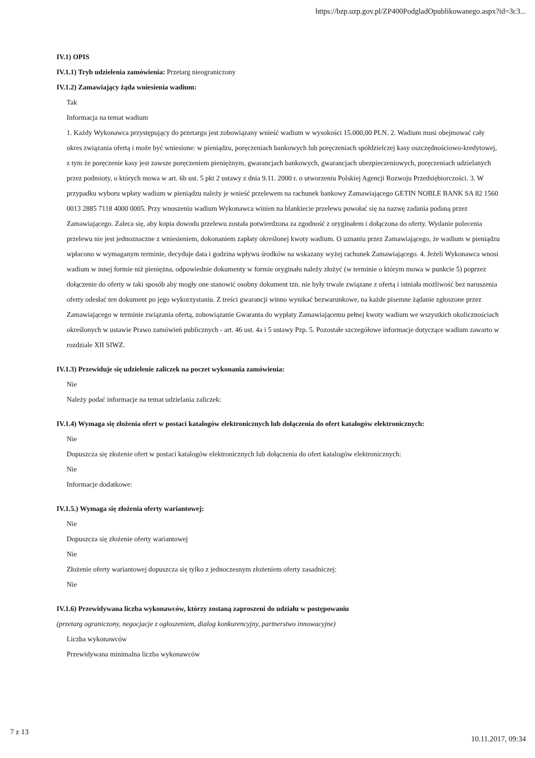https://bzp.uzp.gov.pl/ZP400PodgladOpublikowanego.aspx?id=3c3...
IV.1) OPIS
IV.1.1) Tryb udzielenia zamówienia: Przetarg nieograniczony
IV.1.2) Zamawiający żąda wniesienia wadium:
Tak
Informacja na temat wadium
1. Każdy Wykonawca przystępujący do przetargu jest zobowiązany wnieść wadium w wysokości 15.000,00 PLN. 2. Wadium musi obejmować cały okres związania ofertą i może być wniesione: w pieniądzu, poręczeniach bankowych lub poręczeniach spółdzielczej kasy oszczędnościowo-kredytowej, z tym że poręczenie kasy jest zawsze poręczeniem pieniężnym, gwarancjach bankowych, gwarancjach ubezpieczeniowych, poręczeniach udzielanych przez podmioty, o których mowa w art. 6b ust. 5 pkt 2 ustawy z dnia 9.11. 2000 r. o utworzeniu Polskiej Agencji Rozwoju Przedsiębiorczości. 3. W przypadku wyboru wpłaty wadium w pieniądzu należy je wnieść przelewem na rachunek bankowy Zamawiającego GETIN NOBLE BANK SA 82 1560 0013 2885 7118 4000 0005. Przy wnoszeniu wadium Wykonawca winien na blankiecie przelewu powołać się na nazwę zadania podaną przez Zamawiającego. Zaleca się, aby kopia dowodu przelewu została potwierdzona za zgodność z oryginałem i dołączona do oferty. Wydanie polecenia przelewu nie jest jednoznaczne z wniesieniem, dokonaniem zapłaty określonej kwoty wadium. O uznaniu przez Zamawiającego, że wadium w pieniądzu wpłacono w wymaganym terminie, decyduje data i godzina wpływu środków na wskazany wyżej rachunek Zamawiającego. 4. Jeżeli Wykonawca wnosi wadium w innej formie niż pieniężna, odpowiednie dokumenty w formie oryginału należy złożyć (w terminie o którym mowa w punkcie 5) poprzez dołączenie do oferty w taki sposób aby mogły one stanowić osobny dokument tzn. nie były trwale związane z ofertą i istniała możliwość bez naruszenia oferty odesłać ten dokument po jego wykorzystaniu. Z treści gwarancji winno wynikać bezwarunkowe, na każde pisemne żądanie zgłoszone przez Zamawiającego w terminie związania ofertą, zobowiązanie Gwaranta do wypłaty Zamawiającemu pełnej kwoty wadium we wszystkich okolicznościach określonych w ustawie Prawo zamówień publicznych - art. 46 ust. 4a i 5 ustawy Pzp. 5. Pozostałe szczegółowe informacje dotyczące wadium zawarto w rozdziale XII SIWZ.
IV.1.3) Przewiduje się udzielenie zaliczek na poczet wykonania zamówienia:
Nie
Należy podać informacje na temat udzielania zaliczek:
IV.1.4) Wymaga się złożenia ofert w postaci katalogów elektronicznych lub dołączenia do ofert katalogów elektronicznych:
Nie
Dopuszcza się złożenie ofert w postaci katalogów elektronicznych lub dołączenia do ofert katalogów elektronicznych:
Nie
Informacje dodatkowe:
IV.1.5.) Wymaga się złożenia oferty wariantowej:
Nie
Dopuszcza się złożenie oferty wariantowej
Nie
Złożenie oferty wariantowej dopuszcza się tylko z jednoczesnym złożeniem oferty zasadniczej:
Nie
IV.1.6) Przewidywana liczba wykonawców, którzy zostaną zaproszeni do udziału w postępowaniu
(przetarg ograniczony, negocjacje z ogłoszeniem, dialog konkurencyjny, partnerstwo innowacyjne)
Liczba wykonawców
Przewidywana minimalna liczba wykonawców
7 z 13 10.11.2017, 09:34